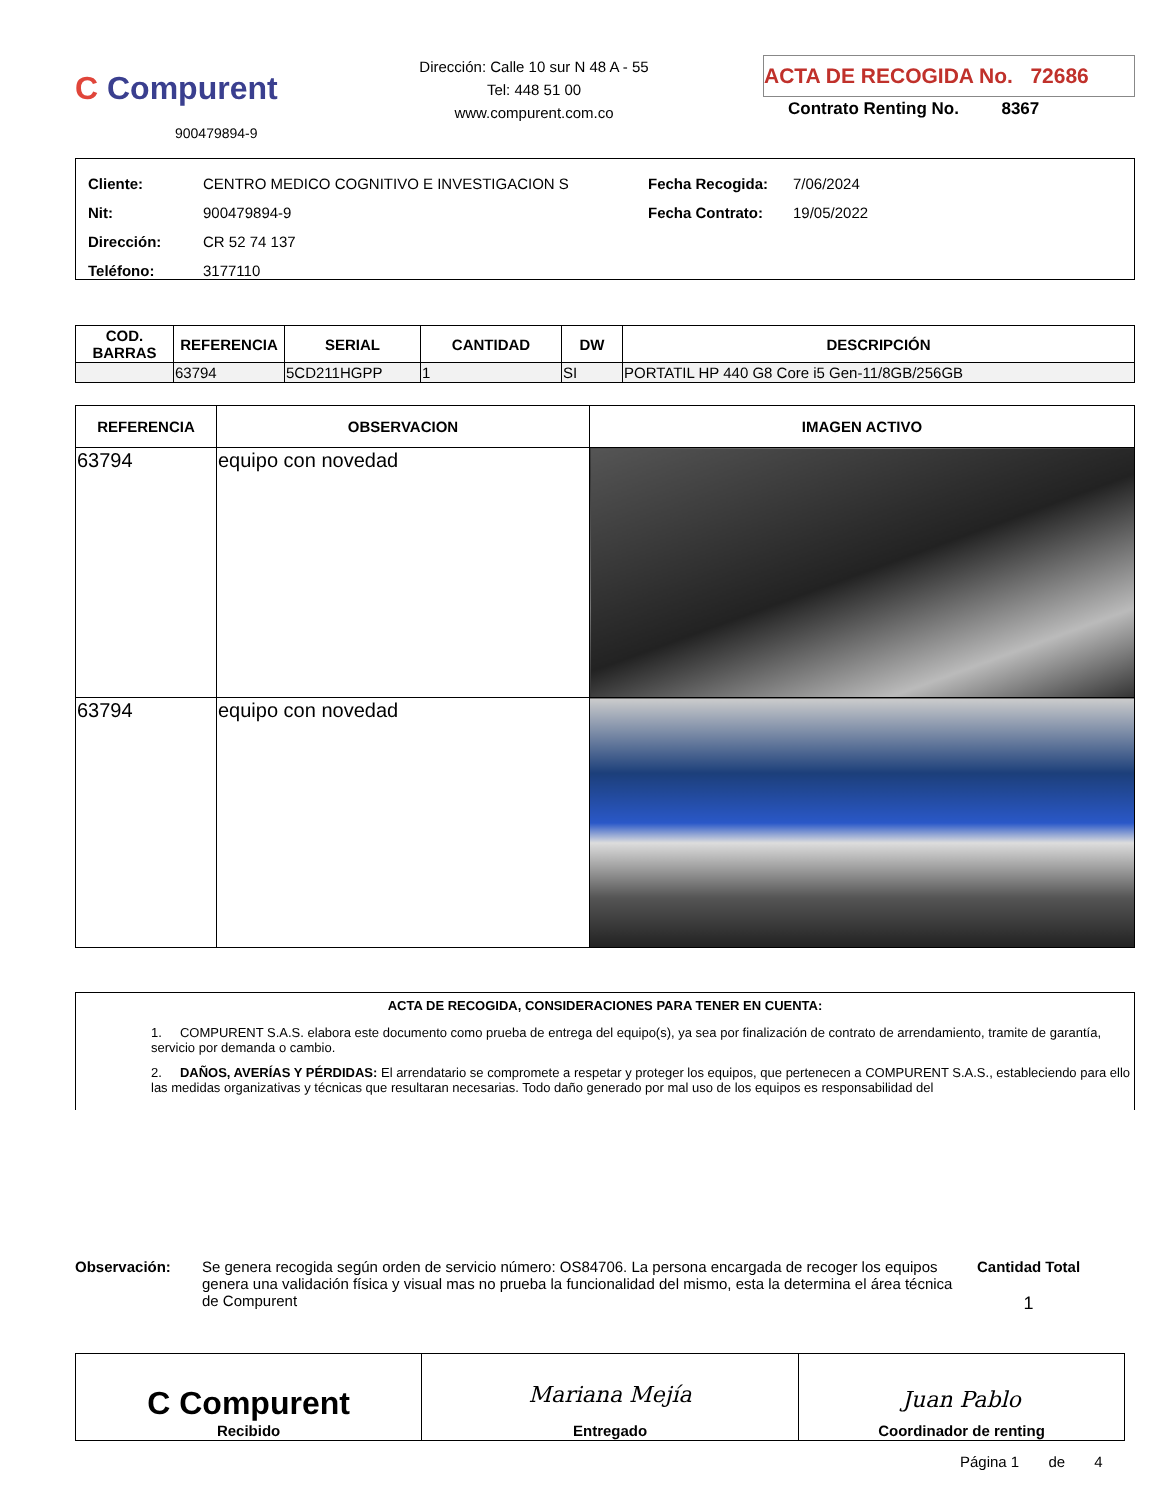C Compurent
900479894-9
Dirección: Calle 10 sur N 48 A - 55
Tel: 448 51 00
www.compurent.com.co
ACTA DE RECOGIDA No. 72686
Contrato Renting No. 8367
Cliente: CENTRO MEDICO COGNITIVO E INVESTIGACION S
Nit: 900479894-9
Dirección: CR 52 74 137
Teléfono: 3177110
Fecha Recogida: 7/06/2024
Fecha Contrato: 19/05/2022
| COD. BARRAS | REFERENCIA | SERIAL | CANTIDAD | DW | DESCRIPCIÓN |
| --- | --- | --- | --- | --- | --- |
| | 63794 | 5CD211HGPP | 1 | SI | PORTATIL HP 440 G8 Core i5 Gen-11/8GB/256GB |
| REFERENCIA | OBSERVACION | IMAGEN ACTIVO |
| --- | --- | --- |
| 63794 | equipo con novedad | |
| 63794 | equipo con novedad | |
ACTA DE RECOGIDA, CONSIDERACIONES PARA TENER EN CUENTA:
1. COMPURENT S.A.S. elabora este documento como prueba de entrega del equipo(s), ya sea por finalización de contrato de arrendamiento, tramite de garantía, servicio por demanda o cambio.
2. DAÑOS, AVERÍAS Y PÉRDIDAS: El arrendatario se compromete a respetar y proteger los equipos, que pertenecen a COMPURENT S.A.S., estableciendo para ello las medidas organizativas y técnicas que resultaran necesarias. Todo daño generado por mal uso de los equipos es responsabilidad del
Observación: Se genera recogida según orden de servicio número: OS84706. La persona encargada de recoger los equipos genera una validación física y visual mas no prueba la funcionalidad del mismo, esta la determina el área técnica de Compurent
Cantidad Total
1
| C Compurent Recibido | Mariana Mejía Entregado | Juan Pablo Coordinador de renting |
Página 1 de 4